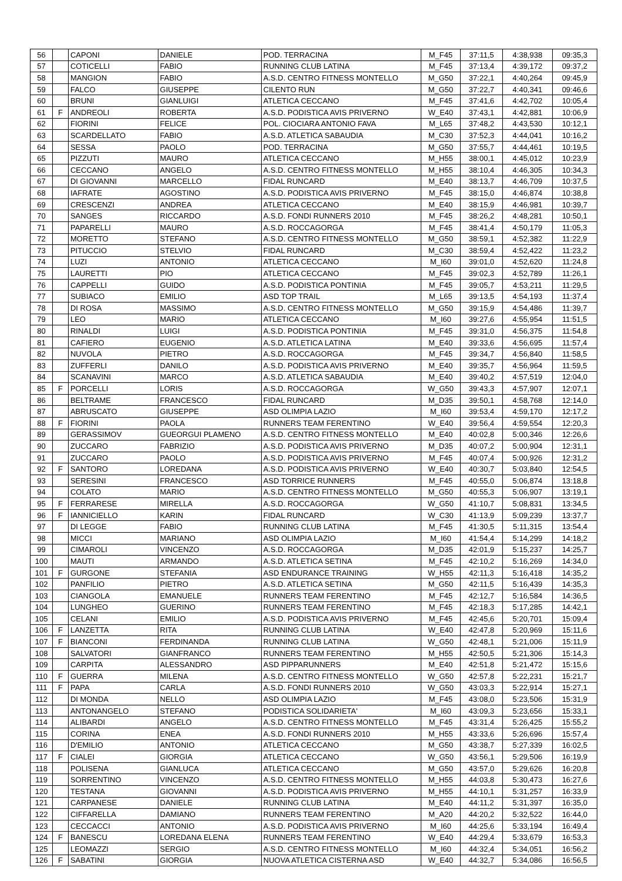| 56 | | CAPONI | DANIELE | POD. TERRACINA | M_F45 | 37:11,5 | 4:38,938 | 09:35,3 |
| 57 | | COTICELLI | FABIO | RUNNING CLUB LATINA | M_F45 | 37:13,4 | 4:39,172 | 09:37,2 |
| 58 | | MANGION | FABIO | A.S.D. CENTRO FITNESS MONTELLO | M_G50 | 37:22,1 | 4:40,264 | 09:45,9 |
| 59 | | FALCO | GIUSEPPE | CILENTO RUN | M_G50 | 37:22,7 | 4:40,341 | 09:46,6 |
| 60 | | BRUNI | GIANLUIGI | ATLETICA CECCANO | M_F45 | 37:41,6 | 4:42,702 | 10:05,4 |
| 61 | F | ANDREOLI | ROBERTA | A.S.D. PODISTICA AVIS PRIVERNO | W_E40 | 37:43,1 | 4:42,881 | 10:06,9 |
| 62 | | FIORINI | FELICE | POL. CIOCIARA ANTONIO FAVA | M_L65 | 37:48,2 | 4:43,530 | 10:12,1 |
| 63 | | SCARDELLATO | FABIO | A.S.D. ATLETICA SABAUDIA | M_C30 | 37:52,3 | 4:44,041 | 10:16,2 |
| 64 | | SESSA | PAOLO | POD. TERRACINA | M_G50 | 37:55,7 | 4:44,461 | 10:19,5 |
| 65 | | PIZZUTI | MAURO | ATLETICA CECCANO | M_H55 | 38:00,1 | 4:45,012 | 10:23,9 |
| 66 | | CECCANO | ANGELO | A.S.D. CENTRO FITNESS MONTELLO | M_H55 | 38:10,4 | 4:46,305 | 10:34,3 |
| 67 | | DI GIOVANNI | MARCELLO | FIDAL RUNCARD | M_E40 | 38:13,7 | 4:46,709 | 10:37,5 |
| 68 | | IAFRATE | AGOSTINO | A.S.D. PODISTICA AVIS PRIVERNO | M_F45 | 38:15,0 | 4:46,874 | 10:38,8 |
| 69 | | CRESCENZI | ANDREA | ATLETICA CECCANO | M_E40 | 38:15,9 | 4:46,981 | 10:39,7 |
| 70 | | SANGES | RICCARDO | A.S.D. FONDI RUNNERS 2010 | M_F45 | 38:26,2 | 4:48,281 | 10:50,1 |
| 71 | | PAPARELLI | MAURO | A.S.D. ROCCAGORGA | M_F45 | 38:41,4 | 4:50,179 | 11:05,3 |
| 72 | | MORETTO | STEFANO | A.S.D. CENTRO FITNESS MONTELLO | M_G50 | 38:59,1 | 4:52,382 | 11:22,9 |
| 73 | | PITUCCIO | STELVIO | FIDAL RUNCARD | M_C30 | 38:59,4 | 4:52,422 | 11:23,2 |
| 74 | | LUZI | ANTONIO | ATLETICA CECCANO | M_I60 | 39:01,0 | 4:52,620 | 11:24,8 |
| 75 | | LAURETTI | PIO | ATLETICA CECCANO | M_F45 | 39:02,3 | 4:52,789 | 11:26,1 |
| 76 | | CAPPELLI | GUIDO | A.S.D. PODISTICA PONTINIA | M_F45 | 39:05,7 | 4:53,211 | 11:29,5 |
| 77 | | SUBIACO | EMILIO | ASD TOP TRAIL | M_L65 | 39:13,5 | 4:54,193 | 11:37,4 |
| 78 | | DI ROSA | MASSIMO | A.S.D. CENTRO FITNESS MONTELLO | M_G50 | 39:15,9 | 4:54,486 | 11:39,7 |
| 79 | | LEO | MARIO | ATLETICA CECCANO | M_I60 | 39:27,6 | 4:55,954 | 11:51,5 |
| 80 | | RINALDI | LUIGI | A.S.D. PODISTICA PONTINIA | M_F45 | 39:31,0 | 4:56,375 | 11:54,8 |
| 81 | | CAFIERO | EUGENIO | A.S.D. ATLETICA LATINA | M_E40 | 39:33,6 | 4:56,695 | 11:57,4 |
| 82 | | NUVOLA | PIETRO | A.S.D. ROCCAGORGA | M_F45 | 39:34,7 | 4:56,840 | 11:58,5 |
| 83 | | ZUFFERLI | DANILO | A.S.D. PODISTICA AVIS PRIVERNO | M_E40 | 39:35,7 | 4:56,964 | 11:59,5 |
| 84 | | SCANAVINI | MARCO | A.S.D. ATLETICA SABAUDIA | M_E40 | 39:40,2 | 4:57,519 | 12:04,0 |
| 85 | F | PORCELLI | LORIS | A.S.D. ROCCAGORGA | W_G50 | 39:43,3 | 4:57,907 | 12:07,1 |
| 86 | | BELTRAME | FRANCESCO | FIDAL RUNCARD | M_D35 | 39:50,1 | 4:58,768 | 12:14,0 |
| 87 | | ABRUSCATO | GIUSEPPE | ASD OLIMPIA LAZIO | M_I60 | 39:53,4 | 4:59,170 | 12:17,2 |
| 88 | F | FIORINI | PAOLA | RUNNERS TEAM FERENTINO | W_E40 | 39:56,4 | 4:59,554 | 12:20,3 |
| 89 | | GERASSIMOV | GUEORGUI PLAMENO | A.S.D. CENTRO FITNESS MONTELLO | M_E40 | 40:02,8 | 5:00,346 | 12:26,6 |
| 90 | | ZUCCARO | FABRIZIO | A.S.D. PODISTICA AVIS PRIVERNO | M_D35 | 40:07,2 | 5:00,904 | 12:31,1 |
| 91 | | ZUCCARO | PAOLO | A.S.D. PODISTICA AVIS PRIVERNO | M_F45 | 40:07,4 | 5:00,926 | 12:31,2 |
| 92 | F | SANTORO | LOREDANA | A.S.D. PODISTICA AVIS PRIVERNO | W_E40 | 40:30,7 | 5:03,840 | 12:54,5 |
| 93 | | SERESINI | FRANCESCO | ASD TORRICE RUNNERS | M_F45 | 40:55,0 | 5:06,874 | 13:18,8 |
| 94 | | COLATO | MARIO | A.S.D. CENTRO FITNESS MONTELLO | M_G50 | 40:55,3 | 5:06,907 | 13:19,1 |
| 95 | F | FERRARESE | MIRELLA | A.S.D. ROCCAGORGA | W_G50 | 41:10,7 | 5:08,831 | 13:34,5 |
| 96 | F | IANNICIELLO | KARIN | FIDAL RUNCARD | W_C30 | 41:13,9 | 5:09,239 | 13:37,7 |
| 97 | | DI LEGGE | FABIO | RUNNING CLUB LATINA | M_F45 | 41:30,5 | 5:11,315 | 13:54,4 |
| 98 | | MICCI | MARIANO | ASD OLIMPIA LAZIO | M_I60 | 41:54,4 | 5:14,299 | 14:18,2 |
| 99 | | CIMAROLI | VINCENZO | A.S.D. ROCCAGORGA | M_D35 | 42:01,9 | 5:15,237 | 14:25,7 |
| 100 | | MAUTI | ARMANDO | A.S.D. ATLETICA SETINA | M_F45 | 42:10,2 | 5:16,269 | 14:34,0 |
| 101 | F | GURGONE | STEFANIA | ASD ENDURANCE TRAINING | W_H55 | 42:11,3 | 5:16,418 | 14:35,2 |
| 102 | | PANFILIO | PIETRO | A.S.D. ATLETICA SETINA | M_G50 | 42:11,5 | 5:16,439 | 14:35,3 |
| 103 | | CIANGOLA | EMANUELE | RUNNERS TEAM FERENTINO | M_F45 | 42:12,7 | 5:16,584 | 14:36,5 |
| 104 | | LUNGHEO | GUERINO | RUNNERS TEAM FERENTINO | M_F45 | 42:18,3 | 5:17,285 | 14:42,1 |
| 105 | | CELANI | EMILIO | A.S.D. PODISTICA AVIS PRIVERNO | M_F45 | 42:45,6 | 5:20,701 | 15:09,4 |
| 106 | F | LANZETTA | RITA | RUNNING CLUB LATINA | W_E40 | 42:47,8 | 5:20,969 | 15:11,6 |
| 107 | F | BIANCONI | FERDINANDA | RUNNING CLUB LATINA | W_G50 | 42:48,1 | 5:21,006 | 15:11,9 |
| 108 | | SALVATORI | GIANFRANCO | RUNNERS TEAM FERENTINO | M_H55 | 42:50,5 | 5:21,306 | 15:14,3 |
| 109 | | CARPITA | ALESSANDRO | ASD PIPPARUNNERS | M_E40 | 42:51,8 | 5:21,472 | 15:15,6 |
| 110 | F | GUERRA | MILENA | A.S.D. CENTRO FITNESS MONTELLO | W_G50 | 42:57,8 | 5:22,231 | 15:21,7 |
| 111 | F | PAPA | CARLA | A.S.D. FONDI RUNNERS 2010 | W_G50 | 43:03,3 | 5:22,914 | 15:27,1 |
| 112 | | DI MONDA | NELLO | ASD OLIMPIA LAZIO | M_F45 | 43:08,0 | 5:23,506 | 15:31,9 |
| 113 | | ANTONANGELO | STEFANO | PODISTICA SOLIDARIETA' | M_I60 | 43:09,3 | 5:23,656 | 15:33,1 |
| 114 | | ALIBARDI | ANGELO | A.S.D. CENTRO FITNESS MONTELLO | M_F45 | 43:31,4 | 5:26,425 | 15:55,2 |
| 115 | | CORINA | ENEA | A.S.D. FONDI RUNNERS 2010 | M_H55 | 43:33,6 | 5:26,696 | 15:57,4 |
| 116 | | D'EMILIO | ANTONIO | ATLETICA CECCANO | M_G50 | 43:38,7 | 5:27,339 | 16:02,5 |
| 117 | F | CIALEI | GIORGIA | ATLETICA CECCANO | W_G50 | 43:56,1 | 5:29,506 | 16:19,9 |
| 118 | | POLISENA | GIANLUCA | ATLETICA CECCANO | M_G50 | 43:57,0 | 5:29,626 | 16:20,8 |
| 119 | | SORRENTINO | VINCENZO | A.S.D. CENTRO FITNESS MONTELLO | M_H55 | 44:03,8 | 5:30,473 | 16:27,6 |
| 120 | | TESTANA | GIOVANNI | A.S.D. PODISTICA AVIS PRIVERNO | M_H55 | 44:10,1 | 5:31,257 | 16:33,9 |
| 121 | | CARPANESE | DANIELE | RUNNING CLUB LATINA | M_E40 | 44:11,2 | 5:31,397 | 16:35,0 |
| 122 | | CIFFARELLA | DAMIANO | RUNNERS TEAM FERENTINO | M_A20 | 44:20,2 | 5:32,522 | 16:44,0 |
| 123 | | CECCACCI | ANTONIO | A.S.D. PODISTICA AVIS PRIVERNO | M_I60 | 44:25,6 | 5:33,194 | 16:49,4 |
| 124 | F | BANESCU | LOREDANA ELENA | RUNNERS TEAM FERENTINO | W_E40 | 44:29,4 | 5:33,679 | 16:53,3 |
| 125 | | LEOMAZZI | SERGIO | A.S.D. CENTRO FITNESS MONTELLO | M_I60 | 44:32,4 | 5:34,051 | 16:56,2 |
| 126 | F | SABATINI | GIORGIA | NUOVA ATLETICA CISTERNA ASD | W_E40 | 44:32,7 | 5:34,086 | 16:56,5 |